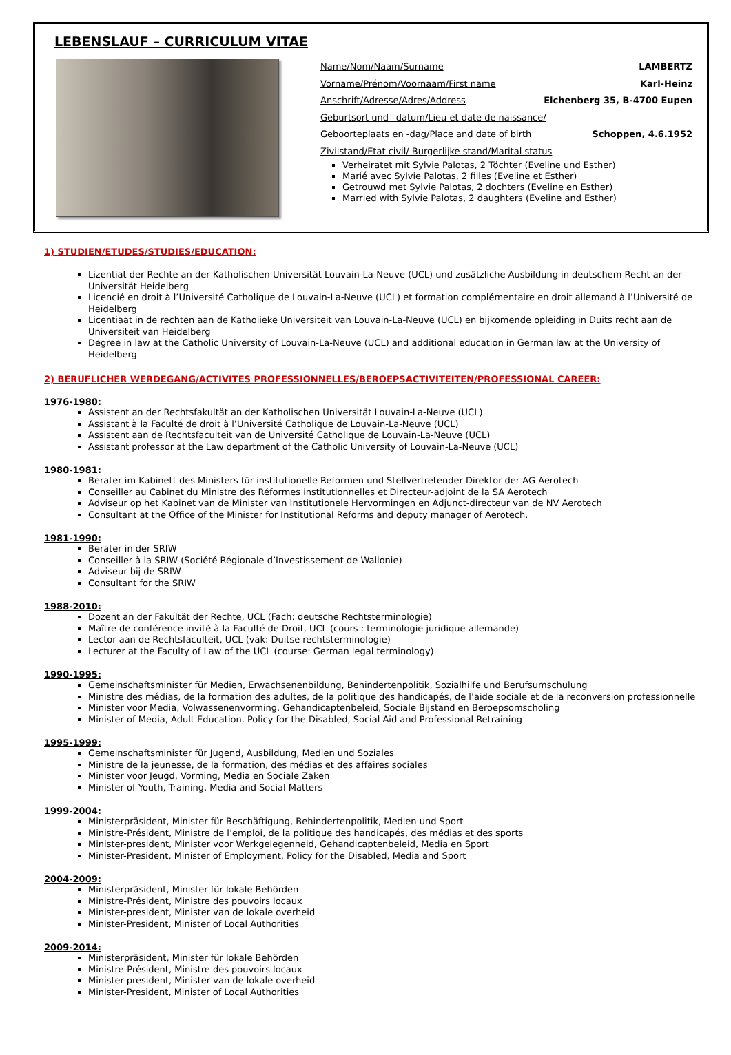LEBENSLAUF – CURRICULUM VITAE
Name/Nom/Naam/Surname LAMBERTZ
Vorname/Prénom/Voornaam/First name Karl-Heinz
Anschrift/Adresse/Adres/Address Eichenberg 35, B-4700 Eupen
Geburtsort und –datum/Lieu et date de naissance/
Geboorteplaats en -dag/Place and date of birth Schoppen, 4.6.1952
Zivilstand/Etat civil/ Burgerlijke stand/Marital status
Verheiratet mit Sylvie Palotas, 2 Töchter (Eveline und Esther)
Marié avec Sylvie Palotas, 2 filles (Eveline et Esther)
Getrouwd met Sylvie Palotas, 2 dochters (Eveline en Esther)
Married with Sylvie Palotas, 2 daughters (Eveline and Esther)
1) STUDIEN/ETUDES/STUDIES/EDUCATION:
Lizentiat der Rechte an der Katholischen Universität Louvain-La-Neuve (UCL) und zusätzliche Ausbildung in deutschem Recht an der Universität Heidelberg
Licencié en droit à l’Université Catholique de Louvain-La-Neuve (UCL) et formation complémentaire en droit allemand à l’Université de Heidelberg
Licentiaat in de rechten aan de Katholieke Universiteit van Louvain-La-Neuve (UCL) en bijkomende opleiding in Duits recht aan de Universiteit van Heidelberg
Degree in law at the Catholic University of Louvain-La-Neuve (UCL) and additional education in German law at the University of Heidelberg
2) BERUFLICHER WERDEGANG/ACTIVITES PROFESSIONNELLES/BEROEPSACTIVITEITEN/PROFESSIONAL CAREER:
1976-1980:
Assistent an der Rechtsfakultät an der Katholischen Universität Louvain-La-Neuve (UCL)
Assistant à la Faculté de droit à l’Université Catholique de Louvain-La-Neuve (UCL)
Assistent aan de Rechtsfaculteit van de Université Catholique de Louvain-La-Neuve (UCL)
Assistant professor at the Law department of the Catholic University of Louvain-La-Neuve (UCL)
1980-1981:
Berater im Kabinett des Ministers für institutionelle Reformen und Stellvertretender Direktor der AG Aerotech
Conseiller au Cabinet du Ministre des Réformes institutionnelles et Directeur-adjoint de la SA Aerotech
Adviseur op het Kabinet van de Minister van Institutionele Hervormingen en Adjunct-directeur van de NV Aerotech
Consultant at the Office of the Minister for Institutional Reforms and deputy manager of Aerotech.
1981-1990:
Berater in der SRIW
Conseiller à la SRIW (Société Régionale d’Investissement de Wallonie)
Adviseur bij de SRIW
Consultant for the SRIW
1988-2010:
Dozent an der Fakultät der Rechte, UCL (Fach: deutsche Rechtsterminologie)
Maître de conférence invité à la Faculté de Droit, UCL (cours : terminologie juridique allemande)
Lector aan de Rechtsfaculteit, UCL (vak: Duitse rechtsterminologie)
Lecturer at the Faculty of Law of the UCL (course: German legal terminology)
1990-1995:
Gemeinschaftsminister für Medien, Erwachsenenbildung, Behindertenpolitik, Sozialhilfe und Berufsumschulung
Ministre des médias, de la formation des adultes, de la politique des handicapés, de l’aide sociale et de la reconversion professionnelle
Minister voor Media, Volwassenenvorming, Gehandicaptenbeleid, Sociale Bijstand en Beroepsomscholing
Minister of Media, Adult Education, Policy for the Disabled, Social Aid and Professional Retraining
1995-1999:
Gemeinschaftsminister für Jugend, Ausbildung, Medien und Soziales
Ministre de la jeunesse, de la formation, des médias et des affaires sociales
Minister voor Jeugd, Vorming, Media en Sociale Zaken
Minister of Youth, Training, Media and Social Matters
1999-2004:
Ministerpräsident, Minister für Beschäftigung, Behindertenpolitik, Medien und Sport
Ministre-Président, Ministre de l’emploi, de la politique des handicapés, des médias et des sports
Minister-president, Minister voor Werkgelegenheid, Gehandicaptenbeleid, Media en Sport
Minister-President, Minister of Employment, Policy for the Disabled, Media and Sport
2004-2009:
Ministerpräsident, Minister für lokale Behörden
Ministre-Président, Ministre des pouvoirs locaux
Minister-president, Minister van de lokale overheid
Minister-President, Minister of Local Authorities
2009-2014:
Ministerpräsident, Minister für lokale Behörden
Ministre-Président, Ministre des pouvoirs locaux
Minister-president, Minister van de lokale overheid
Minister-President, Minister of Local Authorities